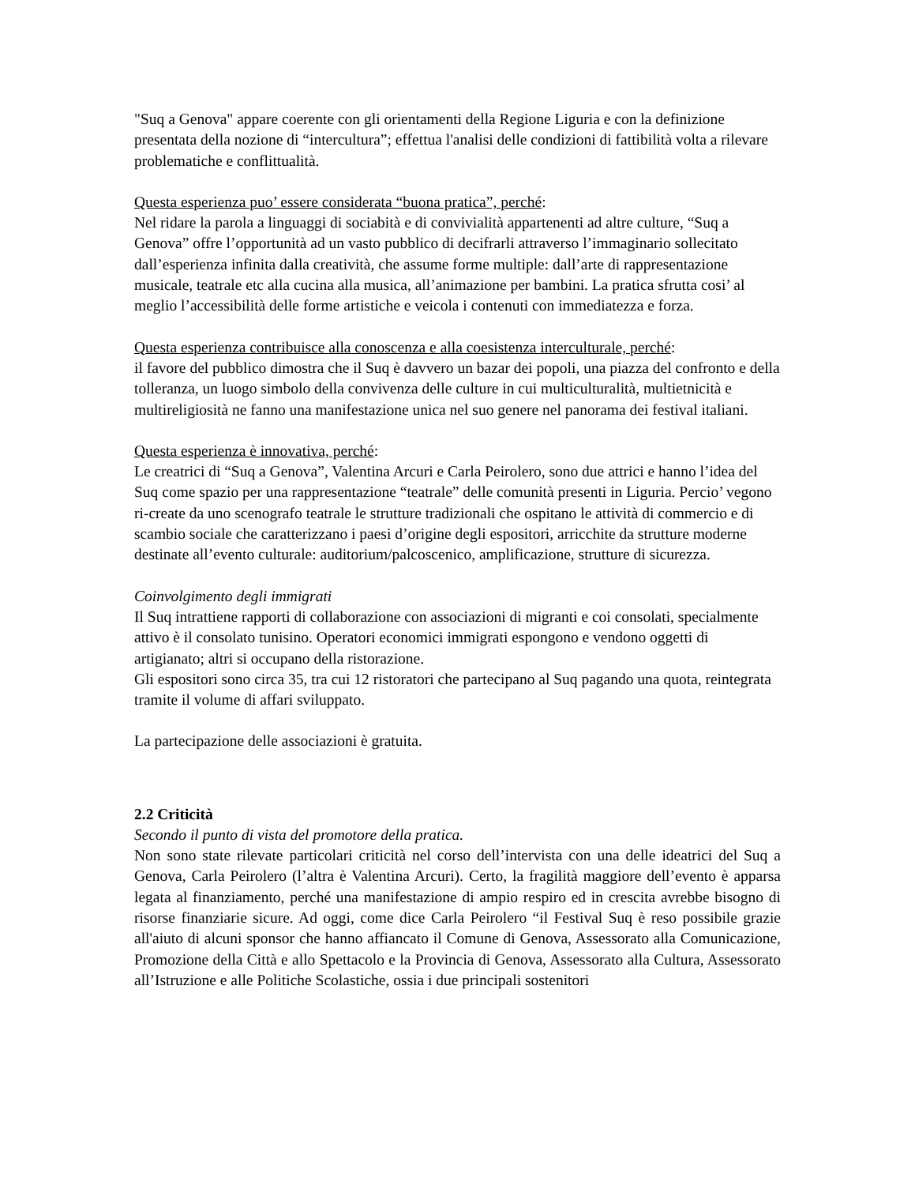"Suq a Genova" appare coerente con gli orientamenti della Regione Liguria e con la definizione presentata della nozione di “intercultura”; effettua l'analisi delle condizioni di fattibilità volta a rilevare problematiche e conflittualità.
Questa esperienza puo’ essere considerata “buona pratica”, perché:
Nel ridare la parola a linguaggi di sociabità e di convivialità appartenenti ad altre culture, “Suq a Genova” offre l’opportunità ad un vasto pubblico di decifrarli attraverso l’immaginario sollecitato dall’esperienza infinita dalla creatività, che assume forme multiple: dall’arte di rappresentazione musicale, teatrale etc alla cucina alla musica, all’animazione per bambini. La pratica sfrutta cosi’ al meglio l’accessibilità delle forme artistiche e veicola i contenuti con immediatezza e forza.
Questa esperienza contribuisce alla conoscenza e alla coesistenza interculturale, perché:
il favore del pubblico dimostra che il Suq è davvero un bazar dei popoli, una piazza del confronto e della tolleranza, un luogo simbolo della convivenza delle culture in cui multiculturalità, multietnicità e multireligiosità ne fanno una manifestazione unica nel suo genere nel panorama dei festival italiani.
Questa esperienza è innovativa, perché:
Le creatrici di “Suq a Genova”, Valentina Arcuri e Carla Peirolero, sono due attrici e hanno l’idea del Suq come spazio per una rappresentazione “teatrale” delle comunità presenti in Liguria. Percio’ vegono ri-create da uno scenografo teatrale le strutture tradizionali che ospitano le attività di commercio e di scambio sociale che caratterizzano i paesi d’origine degli espositori, arricchite da strutture moderne destinate all’evento culturale: auditorium/palcoscenico, amplificazione, strutture di sicurezza.
Coinvolgimento degli immigrati
Il Suq intrattiene rapporti di collaborazione con associazioni di migranti e coi consolati, specialmente attivo è il consolato tunisino. Operatori economici immigrati espongono e vendono oggetti di artigianato; altri si occupano della ristorazione.
Gli espositori sono circa 35, tra cui 12 ristoratori che partecipano al Suq pagando una quota, reintegrata tramite il volume di affari sviluppato.
La partecipazione delle associazioni è gratuita.
2.2 Criticità
Secondo il punto di vista del promotore della pratica.
Non sono state rilevate particolari criticità nel corso dell’intervista con una delle ideatrici del Suq a Genova, Carla Peirolero (l’altra è Valentina Arcuri). Certo, la fragilità maggiore dell’evento è apparsa legata al finanziamento, perché una manifestazione di ampio respiro ed in crescita avrebbe bisogno di risorse finanziarie sicure. Ad oggi, come dice Carla Peirolero “il Festival Suq è reso possibile grazie all'aiuto di alcuni sponsor che hanno affiancato il Comune di Genova, Assessorato alla Comunicazione, Promozione della Città e allo Spettacolo e la Provincia di Genova, Assessorato alla Cultura, Assessorato all’Istruzione e alle Politiche Scolastiche, ossia i due principali sostenitori